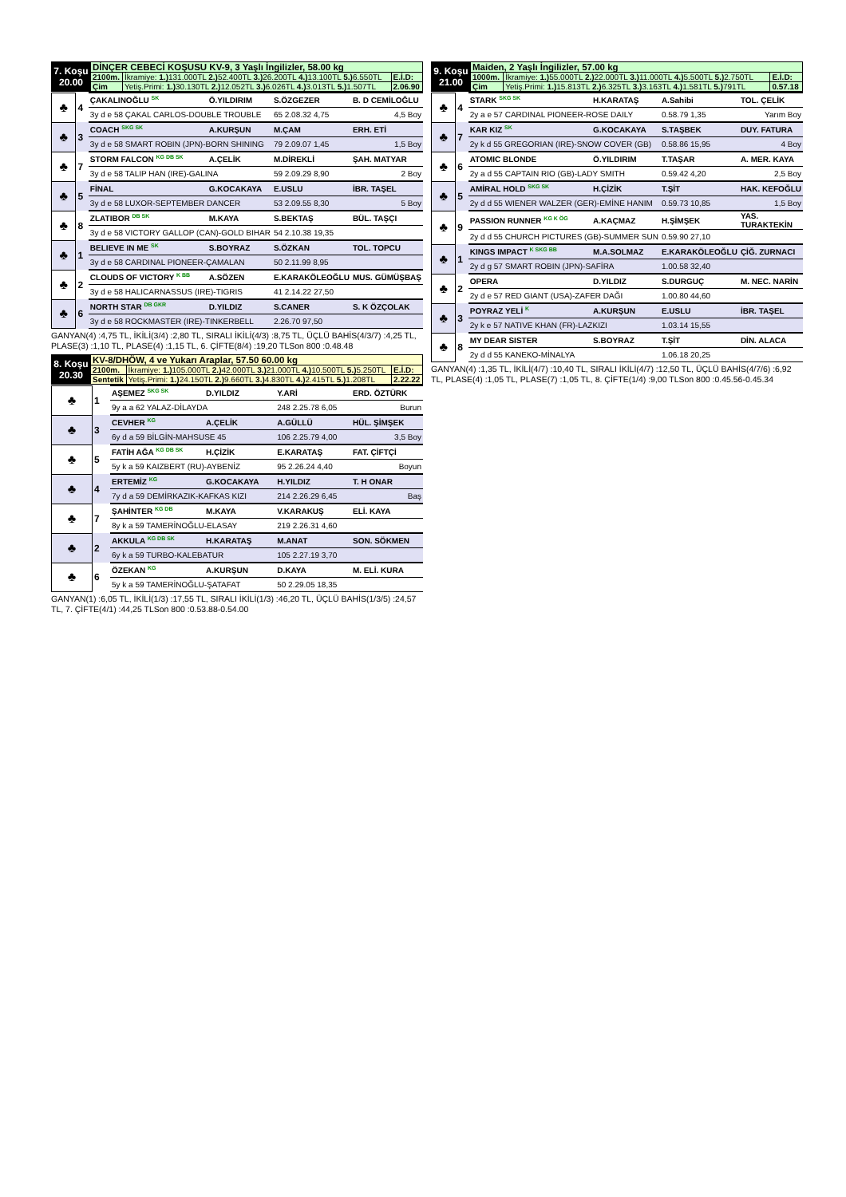| 7. Koşu 20.00 | DİNÇER CEBECİ KOŞUSU KV-9, 3 Yaşlı İngilizler, 58.00 kg | | |
| | 2100m. | İkramiye: 1.) 131.000TL 2.) 52.400TL 3.) 26.200TL 4.) 13.100TL 5.) 6.550TL | E.İ.D: |
| | Çim | Yetiş.Primi: 1.) 30.130TL 2.) 12.052TL 3.) 6.026TL 4.) 3.013TL 5.) 1.507TL | 2.06.90 |
| ♣ | 4 | ÇAKALINOĞLU <sup>SK</sup> | Ö.YILDIRIM | S.ÖZGEZER | B. D CEMİLOĞLU |
| | | 3y d e 58 ÇAKAL CARLOS-DOUBLE TROUBLE | | 65 2.08.32 4,75 | 4,5 Boy |
| ♣ | 3 | COACH <sup>SKG SK</sup> | A.KURŞUN | M.ÇAM | ERH. ETİ |
| | | 3y d e 58 SMART ROBIN (JPN)-BORN SHINING | | 79 2.09.07 1,45 | 1,5 Boy |
| ♣ | 7 | STORM FALCON <sup>KG DB SK</sup> | A.ÇELİK | M.DİREKLİ | ŞAH. MATYAR |
| | | 3y d e 58 TALIP HAN (IRE)-GALINA | | 59 2.09.29 8,90 | 2 Boy |
| ♣ | 5 | FİNAL | G.KOCAKAYA | E.USLU | İBR. TAŞEL |
| | | 3y d e 58 LUXOR-SEPTEMBER DANCER | | 53 2.09.55 8,30 | 5 Boy |
| ♣ | 8 | ZLATIBOR <sup>DB SK</sup> | M.KAYA | S.BEKTAŞ | BÜL. TAŞÇI |
| | | 3y d e 58 VICTORY GALLOP (CAN)-GOLD BIHAR | | 54 2.10.38 19,35 | |
| ♣ | 1 | BELIEVE IN ME <sup>SK</sup> | S.BOYRAZ | S.ÖZKAN | TOL. TOPCU |
| | | 3y d e 58 CARDINAL PIONEER-ÇAMALAN | | 50 2.11.99 8,95 | |
| ♣ | 2 | CLOUDS OF VICTORY <sup>K BB</sup> | A.SÖZEN | E.KARAKÖLEOĞLU | MUS. GÜMÜŞBAŞ |
| | | 3y d e 58 HALICARNASSUS (IRE)-TIGRIS | | 41 2.14.22 27,50 | |
| ♣ | 6 | NORTH STAR <sup>DB GKR</sup> | D.YILDIZ | S.CANER | S. K ÖZÇOLAK |
| | | 3y d e 58 ROCKMASTER (IRE)-TINKERBELL | | 2.26.70 97,50 | |
GANYAN(4) :4,75 TL, İKİLİ(3/4) :2,80 TL, SIRALI İKİLİ(4/3) :8,75 TL, ÜÇLÜ BAHİS(4/3/7) :4,25 TL, PLASE(3) :1,10 TL, PLASE(4) :1,15 TL, 6. ÇİFTE(8/4) :19,20 TLSon 800 :0.48.48
| 8. Koşu 20.30 | KV-8/DHÖW, 4 ve Yukarı Araplar, 57.50 60.00 kg | | |
| | 2100m. | İkramiye: 1.) 105.000TL 2.) 42.000TL 3.) 21.000TL 4.) 10.500TL 5.) 5.250TL | E.İ.D: |
| | Sentetik | Yetiş.Primi: 1.) 24.150TL 2.) 9.660TL 3.) 4.830TL 4.) 2.415TL 5.) 1.208TL | 2.22.22 |
| ♣ | 1 | AŞEMEZ <sup>SKG SK</sup> | D.YILDIZ | Y.ARİ | ERD. ÖZTÜRK |
| | | 9y a a 62 YALAZ-DİLAYDA | | 248 2.25.78 6,05 | Burun |
| ♣ | 3 | CEVHER <sup>KG</sup> | A.ÇELİK | A.GÜLLÜ | HÜL. ŞİMŞEK |
| | | 6y d a 59 BİLGİN-MAHSUSE 45 | | 106 2.25.79 4,00 | 3,5 Boy |
| ♣ | 5 | FATİH AĞA <sup>KG DB SK</sup> | H.ÇİZİK | E.KARATAŞ | FAT. ÇİFTÇİ |
| | | 5y k a 59 KAIZBERT (RU)-AYBENİZ | | 95 2.26.24 4,40 | Boyun |
| ♣ | 4 | ERTEMİZ <sup>KG</sup> | G.KOCAKAYA | H.YILDIZ | T. H ONAR |
| | | 7y d a 59 DEMİRKAZIK-KAFKAS KIZI | | 214 2.26.29 6,45 | Baş |
| ♣ | 7 | ŞAHİNTER <sup>KG DB</sup> | M.KAYA | V.KARAKUŞ | ELİ. KAYA |
| | | 8y k a 59 TAMERİNOĞLU-ELASAY | | 219 2.26.31 4,60 | |
| ♣ | 2 | AKKULA <sup>KG DB SK</sup> | H.KARATAŞ | M.ANAT | SON. SÖKMEN |
| | | 6y k a 59 TURBO-KALEBATUR | | 105 2.27.19 3,70 | |
| ♣ | 6 | ÖZEKAN <sup>KG</sup> | A.KURŞUN | D.KAYA | M. ELİ. KURA |
| | | 5y k a 59 TAMERİNOĞLU-ŞATAFAT | | 50 2.29.05 18,35 | |
GANYAN(1) :6,05 TL, İKİLİ(1/3) :17,55 TL, SIRALI İKİLİ(1/3) :46,20 TL, ÜÇLÜ BAHİS(1/3/5) :24,57 TL, 7. ÇİFTE(4/1) :44,25 TLSon 800 :0.53.88-0.54.00
| 9. Koşu 21.00 | Maiden, 2 Yaşlı İngilizler, 57.00 kg | | |
| | 1000m. | İkramiye: 1.) 55.000TL 2.) 22.000TL 3.) 11.000TL 4.) 5.500TL 5.) 2.750TL | E.İ.D: |
| | Çim | Yetiş.Primi: 1.) 15.813TL 2.) 6.325TL 3.) 3.163TL 4.) 1.581TL 5.) 791TL | 0.57.18 |
| ♣ | 4 | STARK <sup>SKG SK</sup> | H.KARATAŞ | A.Sahibi | TOL. ÇELİK |
| | | 2y a e 57 CARDINAL PIONEER-ROSE DAILY | | 0.58.79 1,35 | Yarım Boy |
| ♣ | 7 | KAR KIZ <sup>SK</sup> | G.KOCAKAYA | S.TAŞBEK | DUY. FATURA |
| | | 2y k d 55 GREGORIAN (IRE)-SNOW COVER (GB) | | 0.58.86 15,95 | 4 Boy |
| ♣ | 6 | ATOMIC BLONDE | Ö.YILDIRIM | T.TAŞAR | A. MER. KAYA |
| | | 2y a d 55 CAPTAIN RIO (GB)-LADY SMITH | | 0.59.42 4,20 | 2,5 Boy |
| ♣ | 5 | AMİRAL HOLD <sup>SKG SK</sup> | H.ÇİZİK | T.ŞİT | HAK. KEFOĞLU |
| | | 2y d d 55 WIENER WALZER (GER)-EMİNE HANIM | | 0.59.73 10,85 | 1,5 Boy |
| ♣ | 9 | PASSION RUNNER <sup>KG K ÖG</sup> | A.KAÇMAZ | H.ŞİMŞEK | YAS. TURAKTEKİN |
| | | 2y d d 55 CHURCH PICTURES (GB)-SUMMER SUN | | 0.59.90 27,10 | |
| ♣ | 1 | KINGS IMPACT <sup>K SKG BB</sup> | M.A.SOLMAZ | E.KARAKÖLEOĞLU | ÇİĞ. ZURNACI |
| | | 2y d g 57 SMART ROBIN (JPN)-SAFİRA | | 1.00.58 32,40 | |
| ♣ | 2 | OPERA | D.YILDIZ | S.DURGUÇ | M. NEC. NARİN |
| | | 2y d e 57 RED GIANT (USA)-ZAFER DAĞI | | 1.00.80 44,60 | |
| ♣ | 3 | POYRAZ YELİ <sup>K</sup> | A.KURŞUN | E.USLU | İBR. TAŞEL |
| | | 2y k e 57 NATIVE KHAN (FR)-LAZKIZI | | 1.03.14 15,55 | |
| ♣ | 8 | MY DEAR SISTER | S.BOYRAZ | T.ŞİT | DİN. ALACA |
| | | 2y d d 55 KANEKO-MİNALYA | | 1.06.18 20,25 | |
GANYAN(4) :1,35 TL, İKİLİ(4/7) :10,40 TL, SIRALI İKİLİ(4/7) :12,50 TL, ÜÇLÜ BAHİS(4/7/6) :6,92 TL, PLASE(4) :1,05 TL, PLASE(7) :1,05 TL, 8. ÇİFTE(1/4) :9,00 TLSon 800 :0.45.56-0.45.34